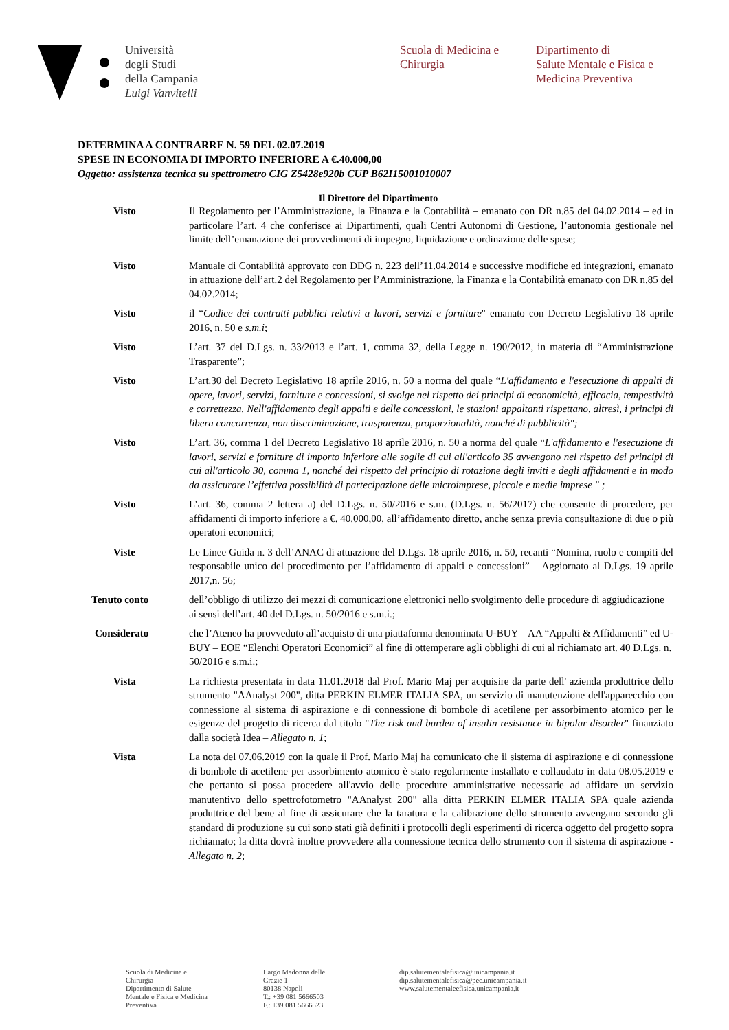Università
degli Studi
della Campania
Luigi Vanvitelli
Scuola di Medicina e
Chirurgia
Dipartimento di
Salute Mentale e Fisica e
Medicina Preventiva
DETERMINA A CONTRARRE N. 59 DEL 02.07.2019
SPESE IN ECONOMIA DI IMPORTO INFERIORE A €.40.000,00
Oggetto: assistenza tecnica su spettrometro CIG Z5428e920b CUP B62I15001010007
Il Direttore del Dipartimento
Visto Il Regolamento per l’Amministrazione, la Finanza e la Contabilità – emanato con DR n.85 del 04.02.2014 – ed in particolare l’art. 4 che conferisce ai Dipartimenti, quali Centri Autonomi di Gestione, l’autonomia gestionale nel limite dell’emanazione dei provvedimenti di impegno, liquidazione e ordinazione delle spese;
Visto Manuale di Contabilità approvato con DDG n. 223 dell’11.04.2014 e successive modifiche ed integrazioni, emanato in attuazione dell’art.2 del Regolamento per l’Amministrazione, la Finanza e la Contabilità emanato con DR n.85 del 04.02.2014;
Visto il “Codice dei contratti pubblici relativi a lavori, servizi e forniture" emanato con Decreto Legislativo 18 aprile 2016, n. 50 e s.m.i;
Visto L’art. 37 del D.Lgs. n. 33/2013 e l’art. 1, comma 32, della Legge n. 190/2012, in materia di “Amministrazione Trasparente”;
Visto L’art.30 del Decreto Legislativo 18 aprile 2016, n. 50 a norma del quale “L'affidamento e l'esecuzione di appalti di opere, lavori, servizi, forniture e concessioni, si svolge nel rispetto dei principi di economicità, efficacia, tempestività e correttezza. Nell'affidamento degli appalti e delle concessioni, le stazioni appaltanti rispettano, altresì, i principi di libera concorrenza, non discriminazione, trasparenza, proporzionalità, nonché di pubblicità";
Visto L’art. 36, comma 1 del Decreto Legislativo 18 aprile 2016, n. 50 a norma del quale “L'affidamento e l'esecuzione di lavori, servizi e forniture di importo inferiore alle soglie di cui all'articolo 35 avvengono nel rispetto dei principi di cui all'articolo 30, comma 1, nonché del rispetto del principio di rotazione degli inviti e degli affidamenti e in modo da assicurare l’effettiva possibilità di partecipazione delle microimprese, piccole e medie imprese " ;
Visto L’art. 36, comma 2 lettera a) del D.Lgs. n. 50/2016 e s.m. (D.Lgs. n. 56/2017) che consente di procedere, per affidamenti di importo inferiore a €. 40.000,00, all’affidamento diretto, anche senza previa consultazione di due o più operatori economici;
Viste Le Linee Guida n. 3 dell’ANAC di attuazione del D.Lgs. 18 aprile 2016, n. 50, recanti “Nomina, ruolo e compiti del responsabile unico del procedimento per l’affidamento di appalti e concessioni” – Aggiornato al D.Lgs. 19 aprile 2017,n. 56;
Tenuto conto dell’obbligo di utilizzo dei mezzi di comunicazione elettronici nello svolgimento delle procedure di aggiudicazione ai sensi dell’art. 40 del D.Lgs. n. 50/2016 e s.m.i.;
Considerato che l’Ateneo ha provveduto all’acquisto di una piattaforma denominata U-BUY – AA “Appalti & Affidamenti” ed U-BUY – EOE “Elenchi Operatori Economici” al fine di ottemperare agli obblighi di cui al richiamato art. 40 D.Lgs. n. 50/2016 e s.m.i.;
Vista La richiesta presentata in data 11.01.2018 dal Prof. Mario Maj per acquisire da parte dell' azienda produttrice dello strumento "AAnalyst 200", ditta PERKIN ELMER ITALIA SPA, un servizio di manutenzione dell'apparecchio con connessione al sistema di aspirazione e di connessione di bombole di acetilene per assorbimento atomico per le esigenze del progetto di ricerca dal titolo "The risk and burden of insulin resistance in bipolar disorder" finanziato dalla società Idea – Allegato n. 1;
Vista La nota del 07.06.2019 con la quale il Prof. Mario Maj ha comunicato che il sistema di aspirazione e di connessione di bombole di acetilene per assorbimento atomico è stato regolarmente installato e collaudato in data 08.05.2019 e che pertanto si possa procedere all'avvio delle procedure amministrative necessarie ad affidare un servizio manutentivo dello spettrofotometro "AAnalyst 200" alla ditta PERKIN ELMER ITALIA SPA quale azienda produttrice del bene al fine di assicurare che la taratura e la calibrazione dello strumento avvengano secondo gli standard di produzione su cui sono stati già definiti i protocolli degli esperimenti di ricerca oggetto del progetto sopra richiamato; la ditta dovrà inoltre provvedere alla connessione tecnica dello strumento con il sistema di aspirazione - Allegato n. 2;
Scuola di Medicina e
Chirurgia
Dipartimento di Salute
Mentale e Fisica e Medicina
Preventiva
Largo Madonna delle
Grazie 1
80138 Napoli
T.: +39 081 5666503
F.: +39 081 5666523
dip.salutementalefisica@unicampania.it
dip.salutementalefisica@pec.unicampania.it
www.salutementaleefisica.unicampania.it